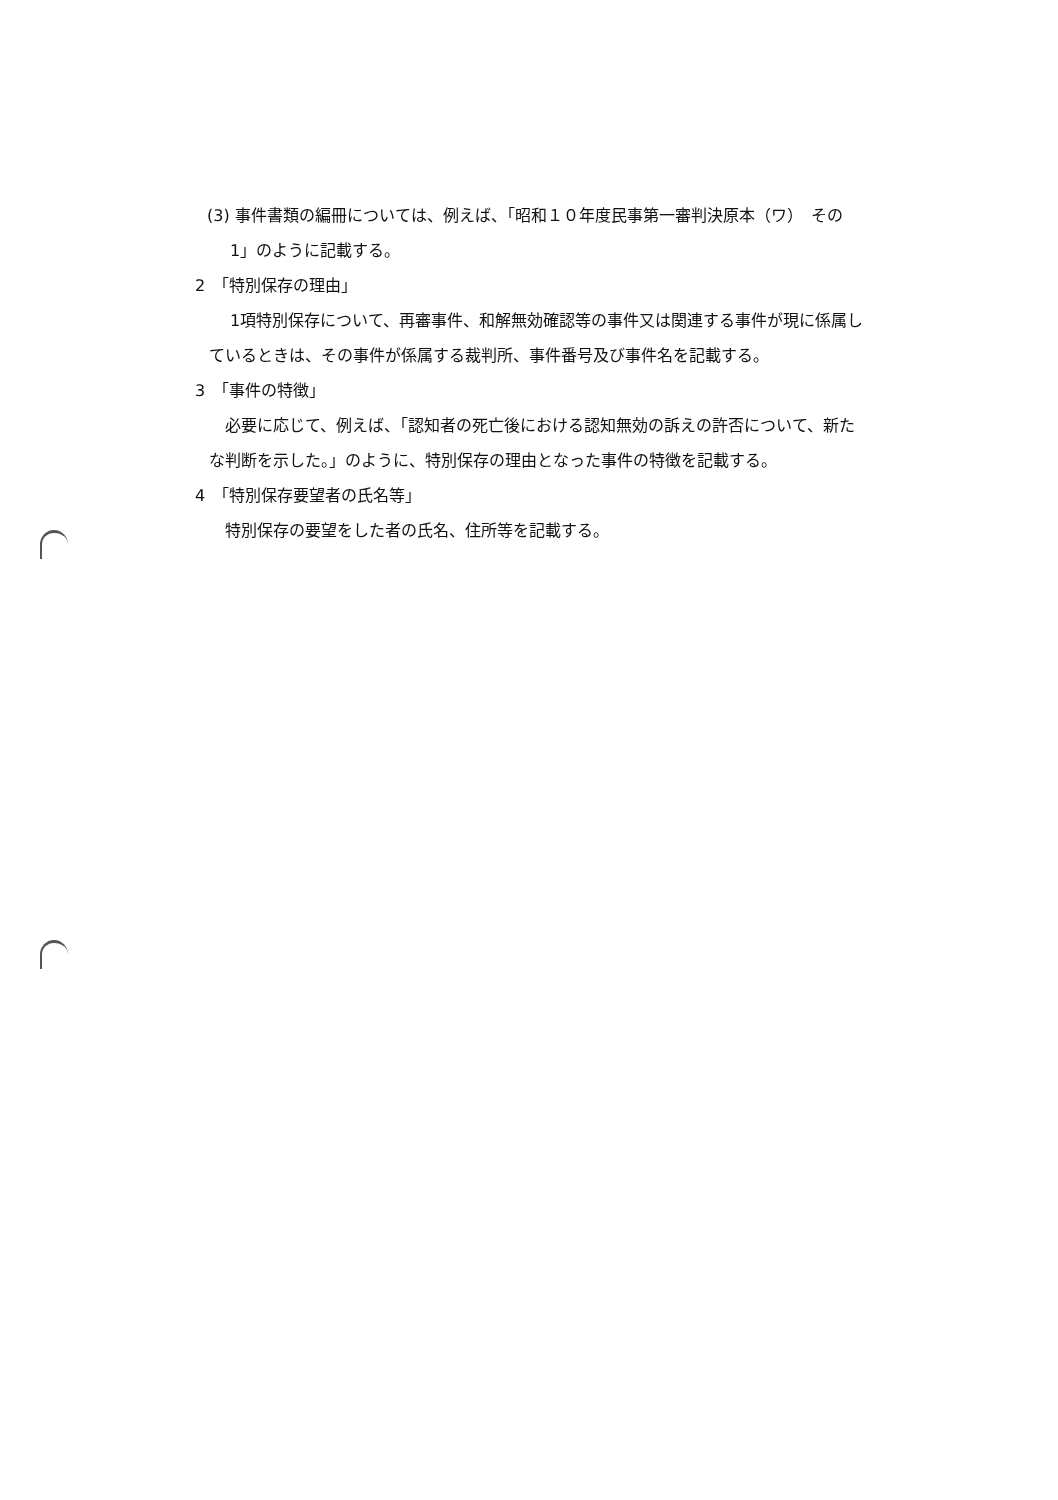(3) 事件書類の編冊については、例えば、「昭和１０年度民事第一審判決原本（ワ）　その
1」のように記載する。
2　「特別保存の理由」
1項特別保存について、再審事件、和解無効確認等の事件又は関連する事件が現に係属し
ているときは、その事件が係属する裁判所、事件番号及び事件名を記載する。
3　「事件の特徴」
必要に応じて、例えば、「認知者の死亡後における認知無効の訴えの許否について、新た
な判断を示した。」のように、特別保存の理由となった事件の特徴を記載する。
4　「特別保存要望者の氏名等」
特別保存の要望をした者の氏名、住所等を記載する。